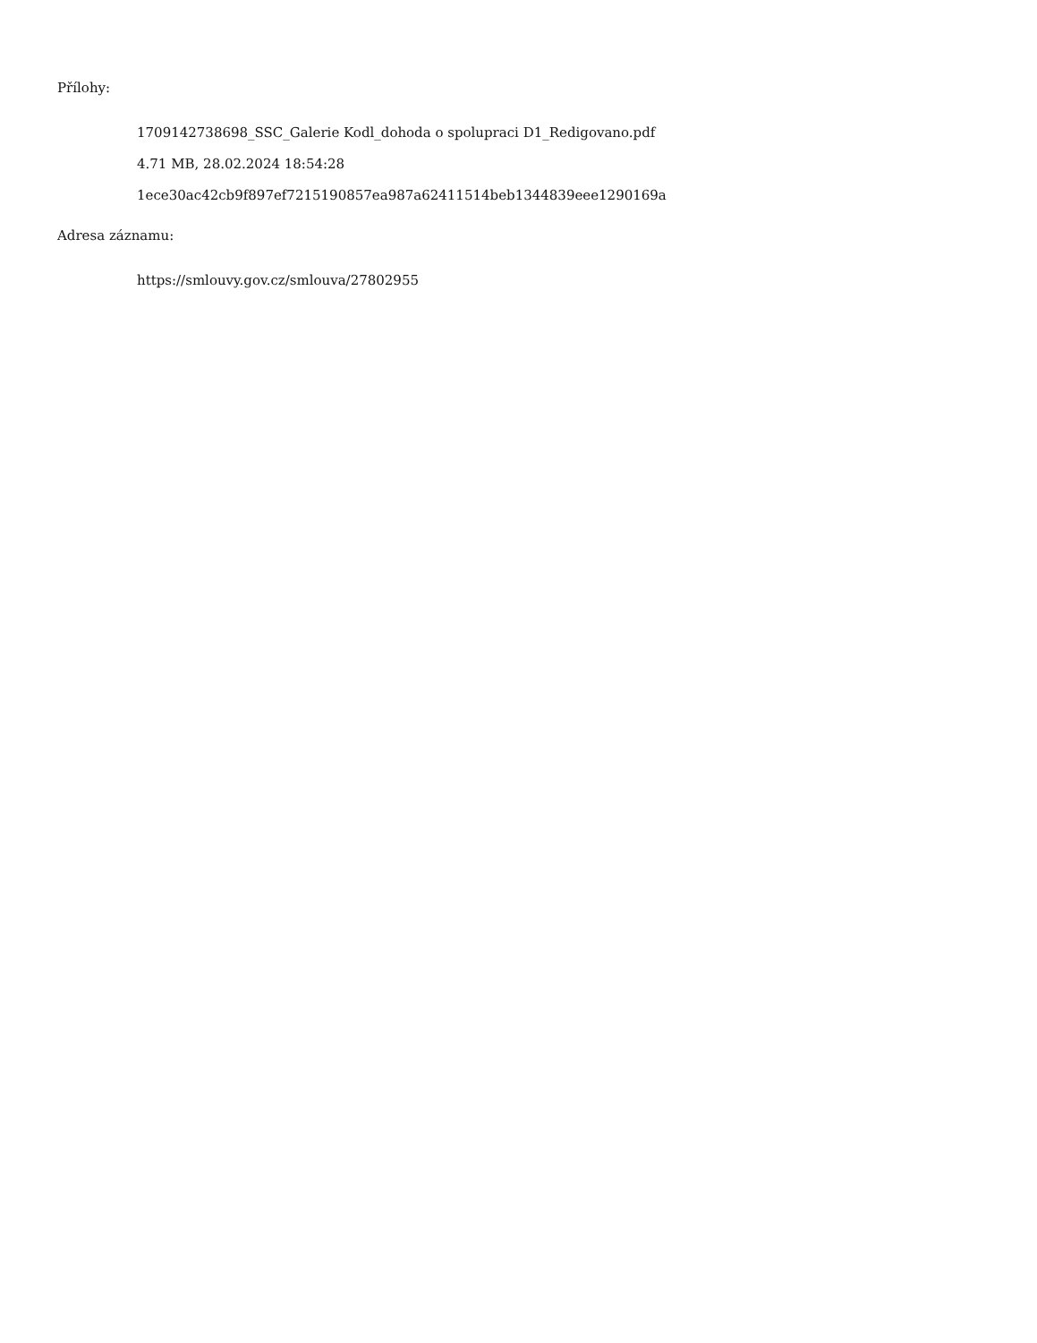Přílohy:
1709142738698_SSC_Galerie Kodl_dohoda o spolupraci D1_Redigovano.pdf
4.71 MB, 28.02.2024 18:54:28
1ece30ac42cb9f897ef7215190857ea987a62411514beb1344839eee1290169a
Adresa záznamu:
https://smlouvy.gov.cz/smlouva/27802955